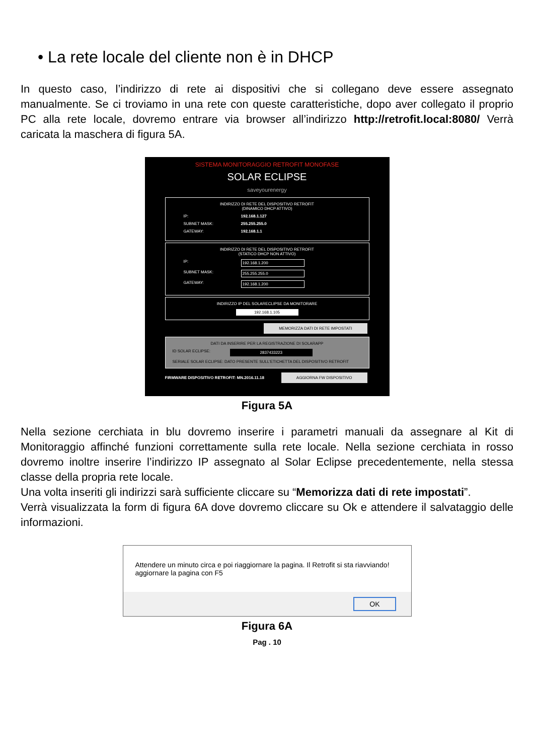• La rete locale del cliente non è in DHCP
In questo caso, l’indirizzo di rete ai dispositivi che si collegano deve essere assegnato manualmente. Se ci troviamo in una rete con queste caratteristiche, dopo aver collegato il proprio PC alla rete locale, dovremo entrare via browser all’indirizzo http://retrofit.local:8080/ Verrà caricata la maschera di figura 5A.
SISTEMA MONITORAGGIO RETROFIT MONOFASE
SOLAR ECLIPSE
saveyourenergy
INDIRIZZO DI RETE DEL DISPOSITIVO RETROFIT
(DINAMICO DHCP ATTIVO)
IP: 192.168.1.127
SUBNET MASK: 255.255.255.0
GATEWAY: 192.168.1.1
INDIRIZZO DI RETE DEL DISPOSITIVO RETROFIT
(STATICO DHCP NON ATTIVO)
IP: 192.168.1.200
SUBNET MASK: 255.255.255.0
GATEWAY: 192.168.1.200
INDIRIZZO IP DEL SOLARECLIPSE DA MONITORARE
192.168.1.105
MEMORIZZA DATI DI RETE IMPOSTATI
DATI DA INSERIRE PER LA REGISTRAZIONE DI SOLARAPP
ID SOLAR ECLIPSE: 2837433223
SERIALE SOLAR ECLIPSE: DATO PRESENTE SULL'ETICHETTA DEL DISPOSITIVO RETROFIT
FIRMWARE DISPOSITIVO RETROFIT: MN.2016.11.18 AGGIORNA FW DISPOSITIVO
Figura 5A
Nella sezione cerchiata in blu dovremo inserire i parametri manuali da assegnare al Kit di Monitoraggio affinché funzioni correttamente sulla rete locale. Nella sezione cerchiata in rosso dovremo inoltre inserire l’indirizzo IP assegnato al Solar Eclipse precedentemente, nella stessa classe della propria rete locale.
Una volta inseriti gli indirizzi sarà sufficiente cliccare su “Memorizza dati di rete impostati”.
Verrà visualizzata la form di figura 6A dove dovremo cliccare su Ok e attendere il salvataggio delle informazioni.
Attendere un minuto circa e poi riaggiornare la pagina. Il Retrofit si sta riavviando!
aggiornare la pagina con F5
OK
Figura 6A
Pag . 10